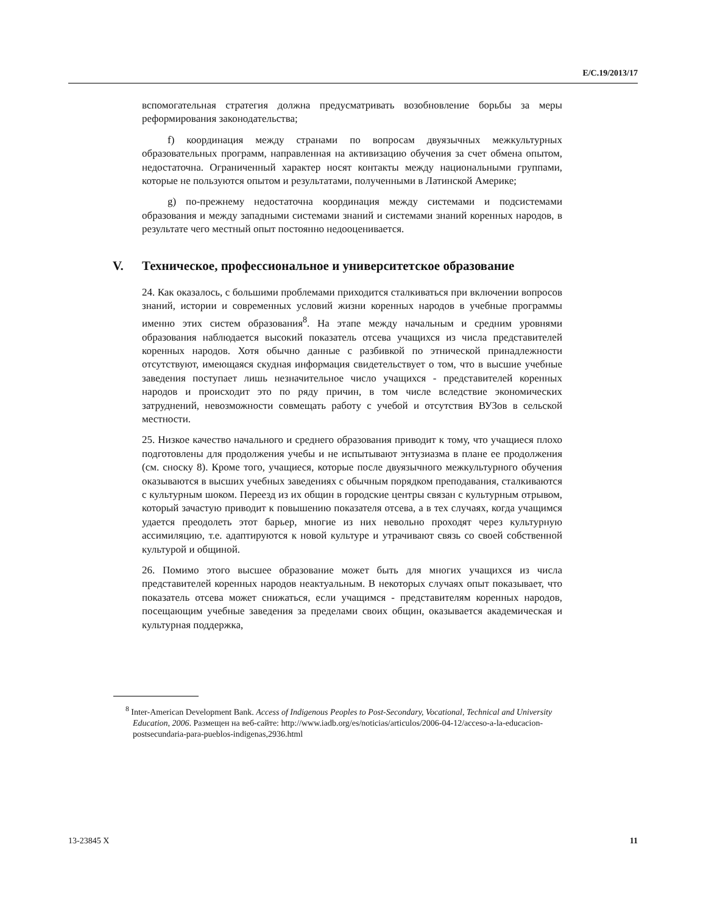E/C.19/2013/17
вспомогательная стратегия должна предусматривать возобновление борьбы за меры реформирования законодательства;
f) координация между странами по вопросам двуязычных межкультурных образовательных программ, направленная на активизацию обучения за счет обмена опытом, недостаточна. Ограниченный характер носят контакты между национальными группами, которые не пользуются опытом и результатами, полученными в Латинской Америке;
g) по-прежнему недостаточна координация между системами и подсистемами образования и между западными системами знаний и системами знаний коренных народов, в результате чего местный опыт постоянно недооценивается.
V. Техническое, профессиональное и университетское образование
24. Как оказалось, с большими проблемами приходится сталкиваться при включении вопросов знаний, истории и современных условий жизни коренных народов в учебные программы именно этих систем образования<sup>8</sup>. На этапе между начальным и средним уровнями образования наблюдается высокий показатель отсева учащихся из числа представителей коренных народов. Хотя обычно данные с разбивкой по этнической принадлежности отсутствуют, имеющаяся скудная информация свидетельствует о том, что в высшие учебные заведения поступает лишь незначительное число учащихся - представителей коренных народов и происходит это по ряду причин, в том числе вследствие экономических затруднений, невозможности совмещать работу с учебой и отсутствия ВУЗов в сельской местности.
25. Низкое качество начального и среднего образования приводит к тому, что учащиеся плохо подготовлены для продолжения учебы и не испытывают энтузиазма в плане ее продолжения (см. сноску 8). Кроме того, учащиеся, которые после двуязычного межкультурного обучения оказываются в высших учебных заведениях с обычным порядком преподавания, сталкиваются с культурным шоком. Переезд из их общин в городские центры связан с культурным отрывом, который зачастую приводит к повышению показателя отсева, а в тех случаях, когда учащимся удается преодолеть этот барьер, многие из них невольно проходят через культурную ассимиляцию, т.е. адаптируются к новой культуре и утрачивают связь со своей собственной культурой и общиной.
26. Помимо этого высшее образование может быть для многих учащихся из числа представителей коренных народов неактуальным. В некоторых случаях опыт показывает, что показатель отсева может снижаться, если учащимся - представителям коренных народов, посещающим учебные заведения за пределами своих общин, оказывается академическая и культурная поддержка,
<sup>8</sup> Inter-American Development Bank. Access of Indigenous Peoples to Post-Secondary, Vocational, Technical and University Education, 2006. Размещен на веб-сайте: http://www.iadb.org/es/noticias/articulos/2006-04-12/acceso-a-la-educacion-postsecundaria-para-pueblos-indigenas,2936.html
13-23845 X 11